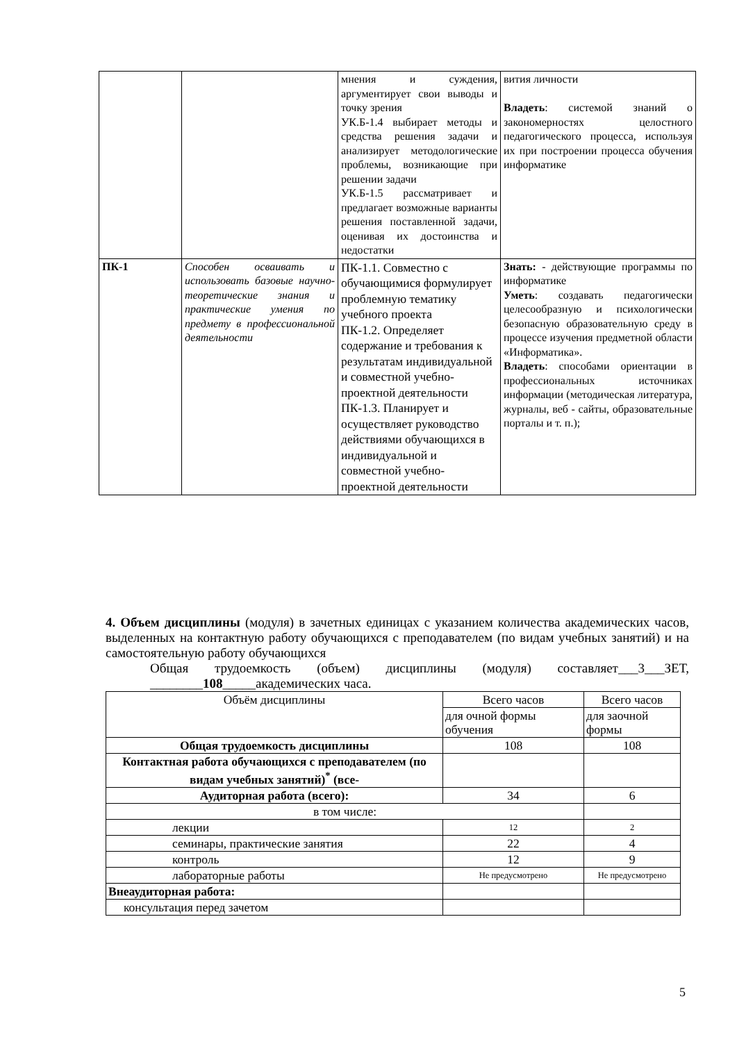| | | мнения и суждения, аргументирует свои выводы и точку зрения УК.Б-1.4 выбирает методы и средства решения задачи и анализирует методологические проблемы, возникающие при решении задачи УК.Б-1.5 рассматривает и предлагает возможные варианты решения поставленной задачи, оценивая их достоинства и недостатки | вития личности Владеть : системой знаний о закономерностях целостного педагогического процесса, используя их при построении процесса обучения информатике |
| ПК-1 | Способен осваивать и использовать базовые научно-теоретические знания и практические умения по предмету в профессиональной деятельности | ПК-1.1. Совместно с обучающимися формулирует проблемную тематику учебного проекта ПК-1.2. Определяет содержание и требования к результатам индивидуальной и совместной учебно-проектной деятельности ПК-1.3. Планирует и осуществляет руководство действиями обучающихся в индивидуальной и совместной учебно-проектной деятельности | Знать: - действующие программы по информатике Уметь : создавать педагогически целесообразную и психологически безопасную образовательную среду в процессе изучения предметной области «Информатика». Владеть : способами ориентации в профессиональных источниках информации (методическая литература, журналы, веб - сайты, образовательные порталы и т. п.); |
4. Объем дисциплины (модуля) в зачетных единицах с указанием количества академических часов, выделенных на контактную работу обучающихся с преподавателем (по видам учебных занятий) и на самостоятельную работу обучающихся
Общая трудоемкость (объем) дисциплины (модуля) составляет___3___ЗЕТ, ________108_____академических часа.
| Объём дисциплины | Всего часов | Всего часов |
| | для очной формы обучения | для заочной формы |
| Общая трудоемкость дисциплины | 108 | 108 |
| Контактная работа обучающихся с преподавателем (по видам учебных занятий)<sup>*</sup> (все- | | |
| Аудиторная работа (всего): | 34 | 6 |
| в том числе: | | |
| лекции | 12 | 2 |
| семинары, практические занятия | 22 | 4 |
| контроль | 12 | 9 |
| лабораторные работы | Не предусмотрено | Не предусмотрено |
| Внеаудиторная работа: | | |
| консультация перед зачетом | | |
5